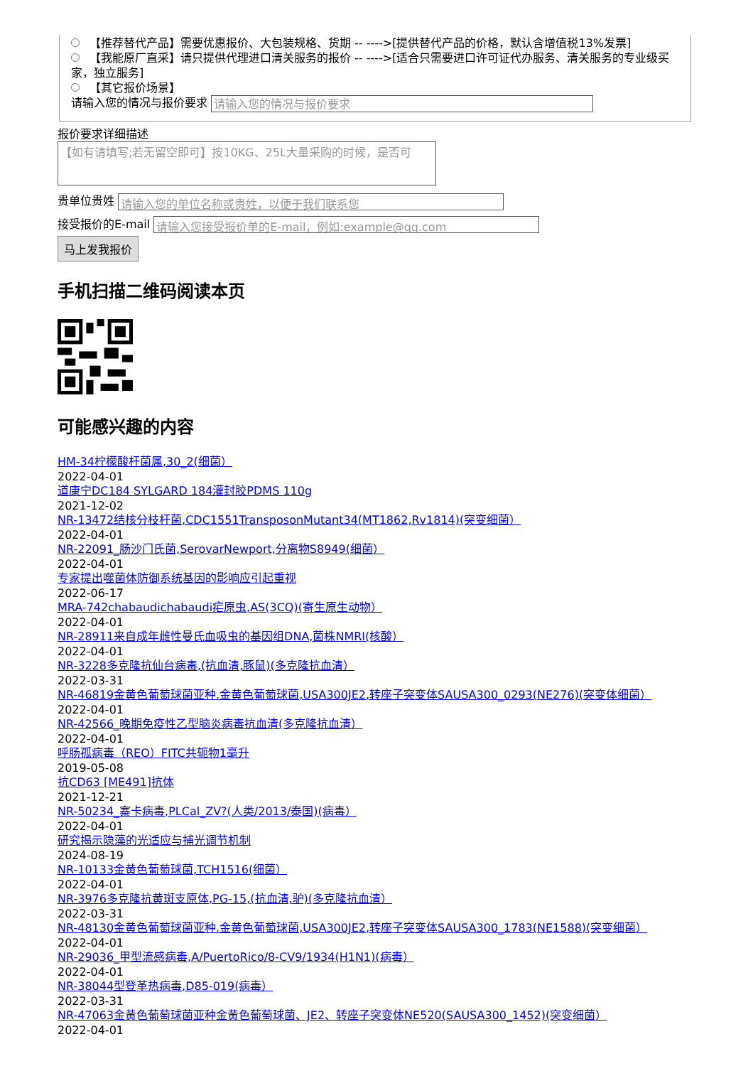【推荐替代产品】需要优惠报价、大包装规格、货期 -- ---->[提供替代产品的价格，默认含增值税13%发票]
【我能原厂直采】请只提供代理进口清关服务的报价 -- ---->[适合只需要进口许可证代办服务、清关服务的专业级买家，独立服务]
【其它报价场景】
请输入您的情况与报价要求 请输入您的情况与报价要求
报价要求详细描述
【如有请填写;若无留空即可】按10KG、25L大量采购的时候，是否可
贵单位贵姓 请输入您的单位名称或贵姓，以便于我们联系您
接受报价的E-mail 请输入您接受报价单的E-mail，例如:example@qq.com
马上发我报价
手机扫描二维码阅读本页
可能感兴趣的内容
HM-34柠檬酸杆菌属,30_2(细菌）
2022-04-01
道康宁DC184 SYLGARD 184灌封胶PDMS 110g
2021-12-02
NR-13472结核分枝杆菌,CDC1551TransposonMutant34(MT1862,Rv1814)(突变细菌）
2022-04-01
NR-22091_肠沙门氏菌,SerovarNewport,分离物S8949(细菌）
2022-04-01
专家提出噬菌体防御系统基因的影响应引起重视
2022-06-17
MRA-742chabaudichabaudi疟原虫,AS(3CQ)(寄生原生动物）
2022-04-01
NR-28911来自成年雌性曼氏血吸虫的基因组DNA,菌株NMRI(核酸）
2022-04-01
NR-3228多克隆抗仙台病毒,(抗血清,豚鼠)(多克隆抗血清）
2022-03-31
NR-46819金黄色葡萄球菌亚种.金黄色葡萄球菌,USA300JE2,转座子突变体SAUSA300_0293(NE276)(突变体细菌）
2022-04-01
NR-42566_晚期免疫性乙型脑炎病毒抗血清(多克隆抗血清）
2022-04-01
呼肠孤病毒（REO）FITC共轭物1毫升
2019-05-08
抗CD63 [ME491]抗体
2021-12-21
NR-50234_寨卡病毒,PLCal_ZV?(人类/2013/泰国)(病毒）
2022-04-01
研究揭示隐藻的光适应与捕光调节机制
2024-08-19
NR-10133金黄色葡萄球菌,TCH1516(细菌）
2022-04-01
NR-3976多克隆抗黄斑支原体,PG-15,(抗血清,驴)(多克隆抗血清）
2022-03-31
NR-48130金黄色葡萄球菌亚种.金黄色葡萄球菌,USA300JE2,转座子突变体SAUSA300_1783(NE1588)(突变细菌）
2022-04-01
NR-29036_甲型流感病毒,A/PuertoRico/8-CV9/1934(H1N1)(病毒）
2022-04-01
NR-38044型登革热病毒,D85-019(病毒）
2022-03-31
NR-47063金黄色葡萄球菌亚种金黄色葡萄球菌、JE2、转座子突变体NE520(SAUSA300_1452)(突变细菌）
2022-04-01